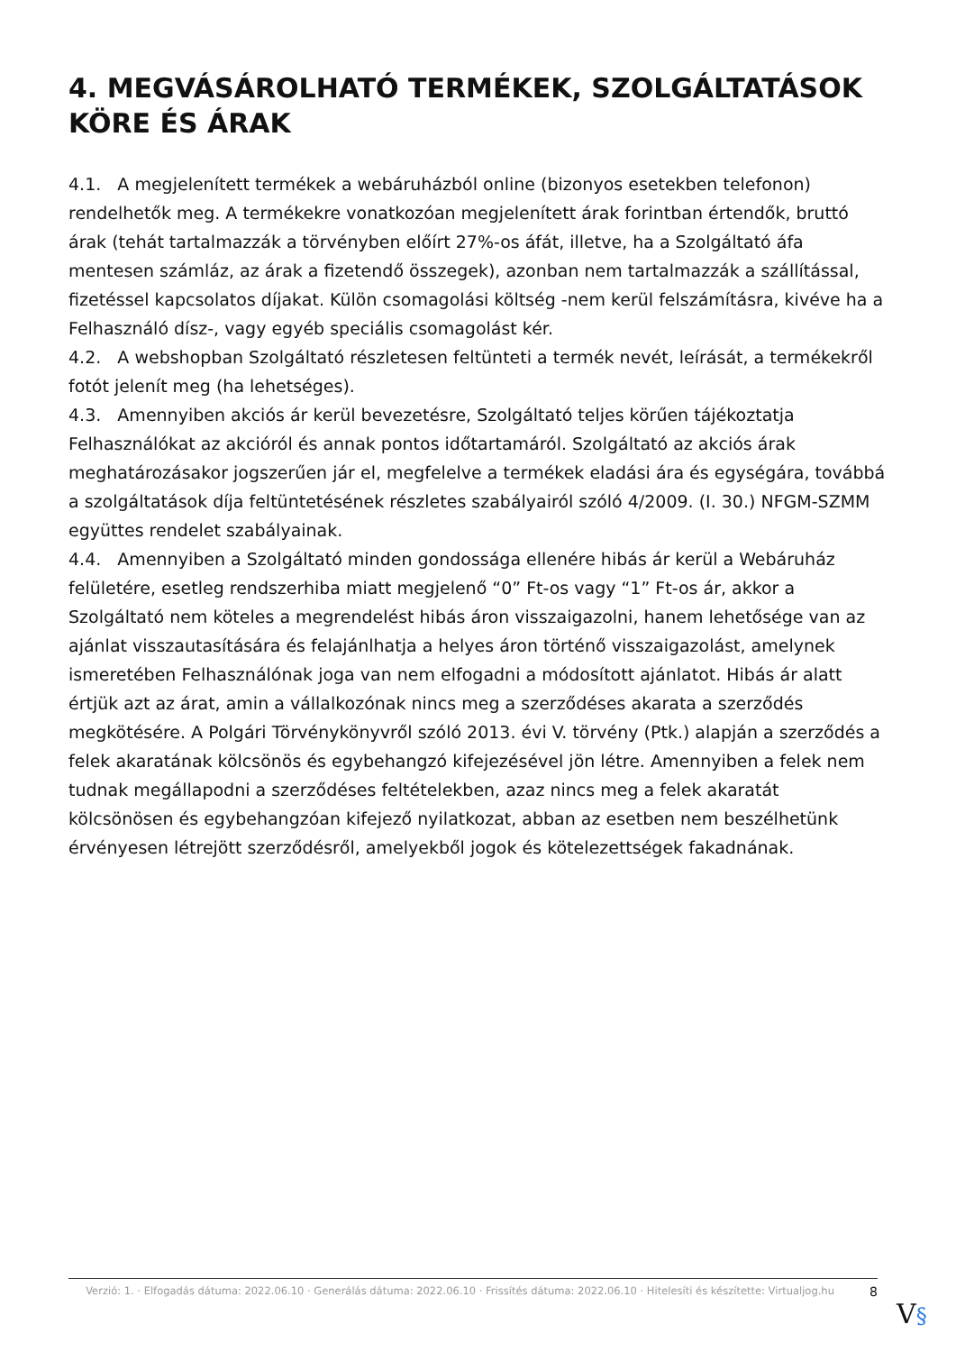4. MEGVÁSÁROLHATÓ TERMÉKEK, SZOLGÁLTATÁSOK KÖRE ÉS ÁRAK
4.1. A megjelenített termékek a webáruházból online (bizonyos esetekben telefonon) rendelhetők meg. A termékekre vonatkozóan megjelenített árak forintban értendők, bruttó árak (tehát tartalmazzák a törvényben előírt 27%-os áfát, illetve, ha a Szolgáltató áfa mentesen számláz, az árak a fizetendő összegek), azonban nem tartalmazzák a szállítással, fizetéssel kapcsolatos díjakat. Külön csomagolási költség -nem kerül felszámításra, kivéve ha a Felhasználó dísz-, vagy egyéb speciális csomagolást kér.
4.2. A webshopban Szolgáltató részletesen feltünteti a termék nevét, leírását, a termékekről fotót jelenít meg (ha lehetséges).
4.3. Amennyiben akciós ár kerül bevezetésre, Szolgáltató teljes körűen tájékoztatja Felhasználókat az akcióról és annak pontos időtartamáról. Szolgáltató az akciós árak meghatározásakor jogszerűen jár el, megfelelve a termékek eladási ára és egységára, továbbá a szolgáltatások díja feltüntetésének részletes szabályairól szóló 4/2009. (I. 30.) NFGM-SZMM együttes rendelet szabályainak.
4.4. Amennyiben a Szolgáltató minden gondossága ellenére hibás ár kerül a Webáruház felületére, esetleg rendszerhiba miatt megjelenő “0” Ft-os vagy “1” Ft-os ár, akkor a Szolgáltató nem köteles a megrendelést hibás áron visszaigazolni, hanem lehetősége van az ajánlat visszautasítására és felajánlhatja a helyes áron történő visszaigazolást, amelynek ismeretében Felhasználónak joga van nem elfogadni a módosított ajánlatot. Hibás ár alatt értjük azt az árat, amin a vállalkozónak nincs meg a szerződéses akarata a szerződés megkötésére. A Polgári Törvénykönyvről szóló 2013. évi V. törvény (Ptk.) alapján a szerződés a felek akaratának kölcsönös és egybehangzó kifejezésével jön létre. Amennyiben a felek nem tudnak megállapodni a szerződéses feltételekben, azaz nincs meg a felek akaratát kölcsönösen és egybehangzóan kifejező nyilatkozat, abban az esetben nem beszélhetünk érvényesen létrejött szerződésről, amelyekből jogok és kötelezettségek fakadnának.
Verzió: 1. · Elfogadás dátuma: 2022.06.10 · Generálás dátuma: 2022.06.10 · Frissítés dátuma: 2022.06.10 · Hitelesíti és készítette: Virtualjog.hu
8
V§